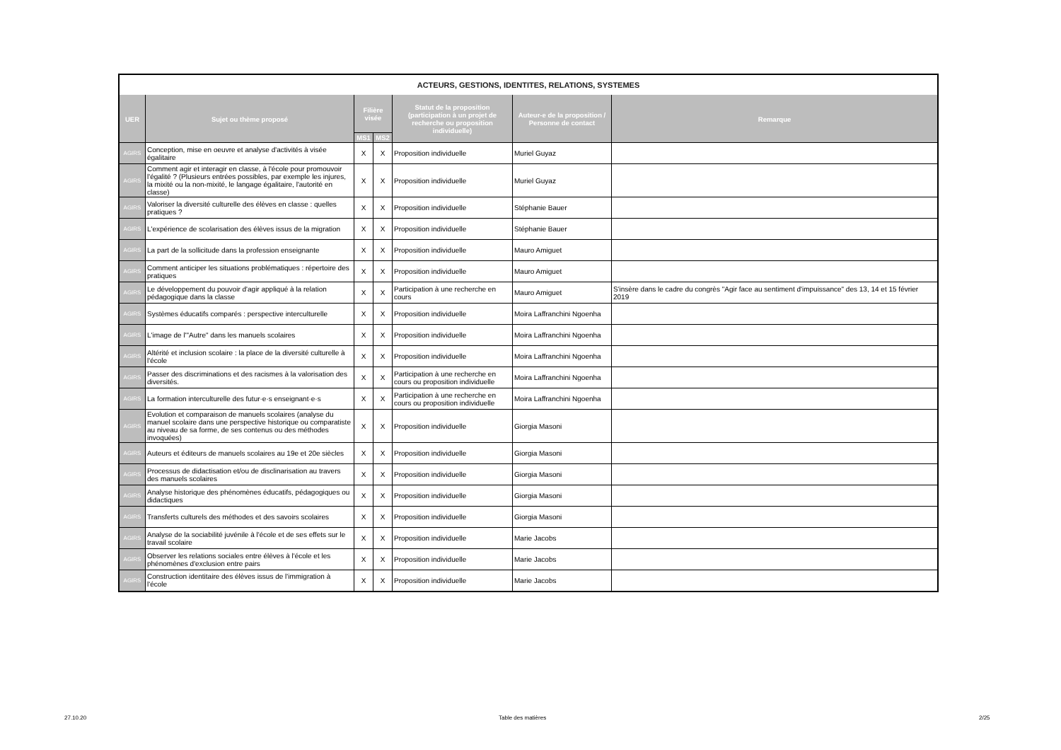| ACTEURS, GESTIONS, IDENTITES, RELATIONS, SYSTEMES | | | | | | |
| --- | --- | --- | --- | --- | --- | --- |
| UER | Sujet ou thème proposé | Filière visée | | Statut de la proposition (participation à un projet de recherche ou proposition individuelle) | Auteur-e de la proposition / Personne de contact | Remarque |
| | | MS1 | MS2 | | | |
| AGIRS | Conception, mise en oeuvre et analyse d'activités à visée égalitaire | X | X | Proposition individuelle | Muriel Guyaz | |
| AGIRS | Comment agir et interagir en classe, à l'école pour promouvoir l'égalité ? (Plusieurs entrées possibles, par exemple les injures, la mixité ou la non-mixité, le langage égalitaire, l'autorité en classe) | X | X | Proposition individuelle | Muriel Guyaz | |
| AGIRS | Valoriser la diversité culturelle des élèves en classe : quelles pratiques ? | X | X | Proposition individuelle | Stéphanie Bauer | |
| AGIRS | L'expérience de scolarisation des élèves issus de la migration | X | X | Proposition individuelle | Stéphanie Bauer | |
| AGIRS | La part de la sollicitude dans la profession enseignante | X | X | Proposition individuelle | Mauro Amiguet | |
| AGIRS | Comment anticiper les situations problématiques : répertoire des pratiques | X | X | Proposition individuelle | Mauro Amiguet | |
| AGIRS | Le développement du pouvoir d'agir appliqué à la relation pédagogique dans la classe | X | X | Participation à une recherche en cours | Mauro Amiguet | S'insère dans le cadre du congrès "Agir face au sentiment d'impuissance" des 13, 14 et 15 février 2019 |
| AGIRS | Systèmes éducatifs comparés : perspective interculturelle | X | X | Proposition individuelle | Moira Laffranchini Ngoenha | |
| AGIRS | L'image de l'"Autre" dans les manuels scolaires | X | X | Proposition individuelle | Moira Laffranchini Ngoenha | |
| AGIRS | Altérité et inclusion scolaire : la place de la diversité culturelle à l'école | X | X | Proposition individuelle | Moira Laffranchini Ngoenha | |
| AGIRS | Passer des discriminations et des racismes à la valorisation des diversités. | X | X | Participation à une recherche en cours ou proposition individuelle | Moira Laffranchini Ngoenha | |
| AGIRS | La formation interculturelle des futur·e·s enseignant·e·s | X | X | Participation à une recherche en cours ou proposition individuelle | Moira Laffranchini Ngoenha | |
| AGIRS | Evolution et comparaison de manuels scolaires (analyse du manuel scolaire dans une perspective historique ou comparatiste au niveau de sa forme, de ses contenus ou des méthodes invoquées) | X | X | Proposition individuelle | Giorgia Masoni | |
| AGIRS | Auteurs et éditeurs de manuels scolaires au 19e et 20e siècles | X | X | Proposition individuelle | Giorgia Masoni | |
| AGIRS | Processus de didactisation et/ou de disclinarisation au travers des manuels scolaires | X | X | Proposition individuelle | Giorgia Masoni | |
| AGIRS | Analyse historique des phénomènes éducatifs, pédagogiques ou didactiques | X | X | Proposition individuelle | Giorgia Masoni | |
| AGIRS | Transferts culturels des méthodes et des savoirs scolaires | X | X | Proposition individuelle | Giorgia Masoni | |
| AGIRS | Analyse de la sociabilité juvénile à l'école et de ses effets sur le travail scolaire | X | X | Proposition individuelle | Marie Jacobs | |
| AGIRS | Observer les relations sociales entre élèves à l'école et les phénomènes d'exclusion entre pairs | X | X | Proposition individuelle | Marie Jacobs | |
| AGIRS | Construction identitaire des élèves issus de l'immigration à l'école | X | X | Proposition individuelle | Marie Jacobs | |
27.10.20 Table des matières 2/25